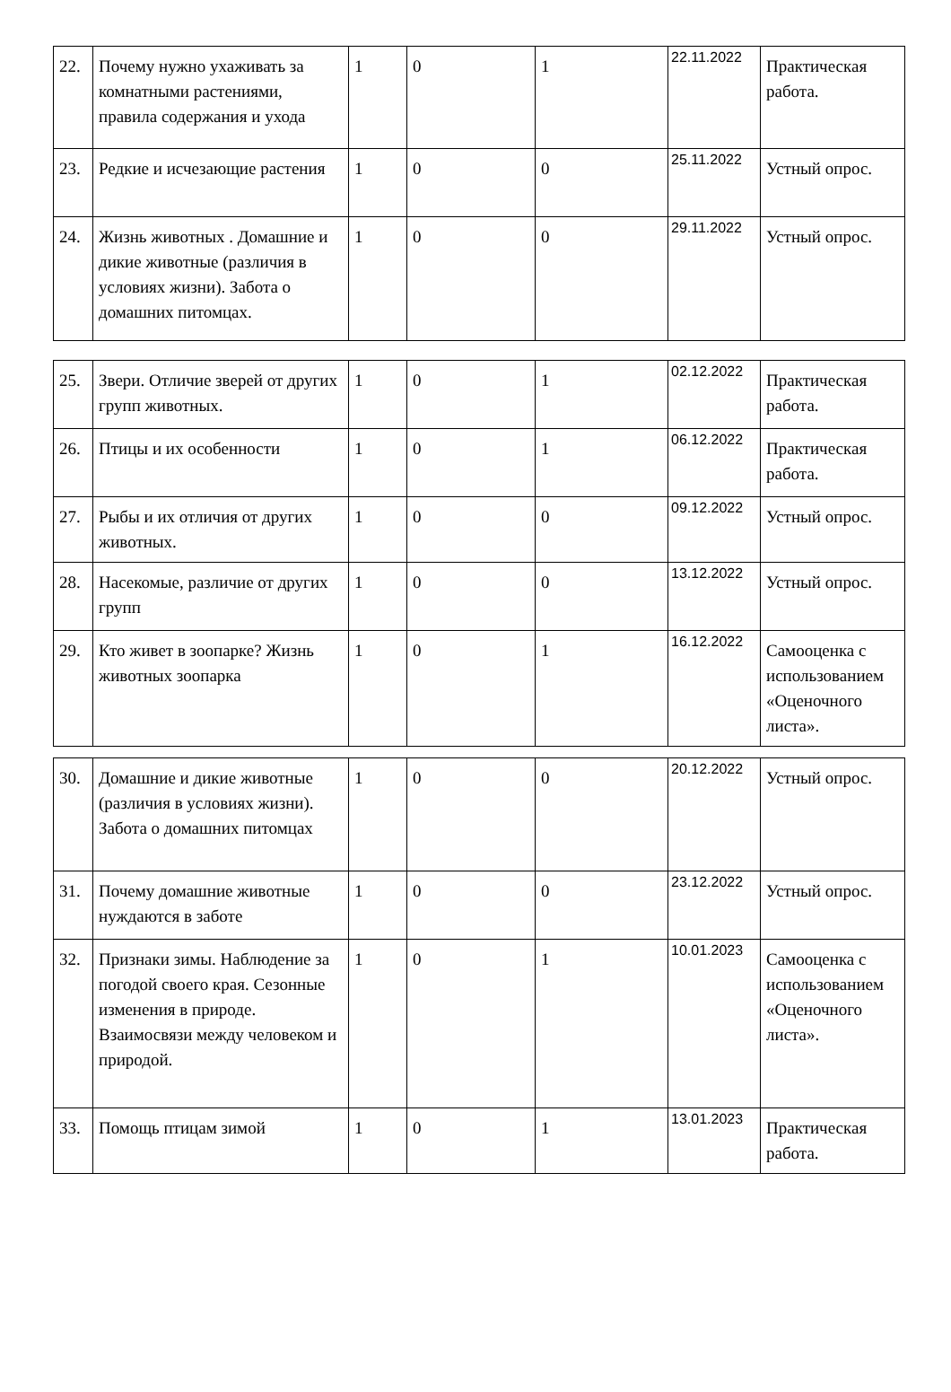| 22. | Почему нужно ухаживать за комнатными растениями, правила содержания и ухода | 1 | 0 | 1 | 22.11.2022 | Практическая работа. |
| 23. | Редкие и исчезающие растения | 1 | 0 | 0 | 25.11.2022 | Устный опрос. |
| 24. | Жизнь животных . Домашние и дикие животные (различия в условиях жизни). Забота о домашних питомцах. | 1 | 0 | 0 | 29.11.2022 | Устный опрос. |
| 25. | Звери. Отличие зверей от других групп животных. | 1 | 0 | 1 | 02.12.2022 | Практическая работа. |
| 26. | Птицы и их особенности | 1 | 0 | 1 | 06.12.2022 | Практическая работа. |
| 27. | Рыбы и их отличия от других животных. | 1 | 0 | 0 | 09.12.2022 | Устный опрос. |
| 28. | Насекомые, различие от других групп | 1 | 0 | 0 | 13.12.2022 | Устный опрос. |
| 29. | Кто живет в зоопарке? Жизнь животных зоопарка | 1 | 0 | 1 | 16.12.2022 | Самооценка с использованием «Оценочного листа». |
| 30. | Домашние и дикие животные (различия в условиях жизни). Забота о домашних питомцах | 1 | 0 | 0 | 20.12.2022 | Устный опрос. |
| 31. | Почему домашние животные нуждаются в заботе | 1 | 0 | 0 | 23.12.2022 | Устный опрос. |
| 32. | Признаки зимы. Наблюдение за погодой своего края. Сезонные изменения в природе. Взаимосвязи между человеком и природой. | 1 | 0 | 1 | 10.01.2023 | Самооценка с использованием «Оценочного листа». |
| 33. | Помощь птицам зимой | 1 | 0 | 1 | 13.01.2023 | Практическая работа. |